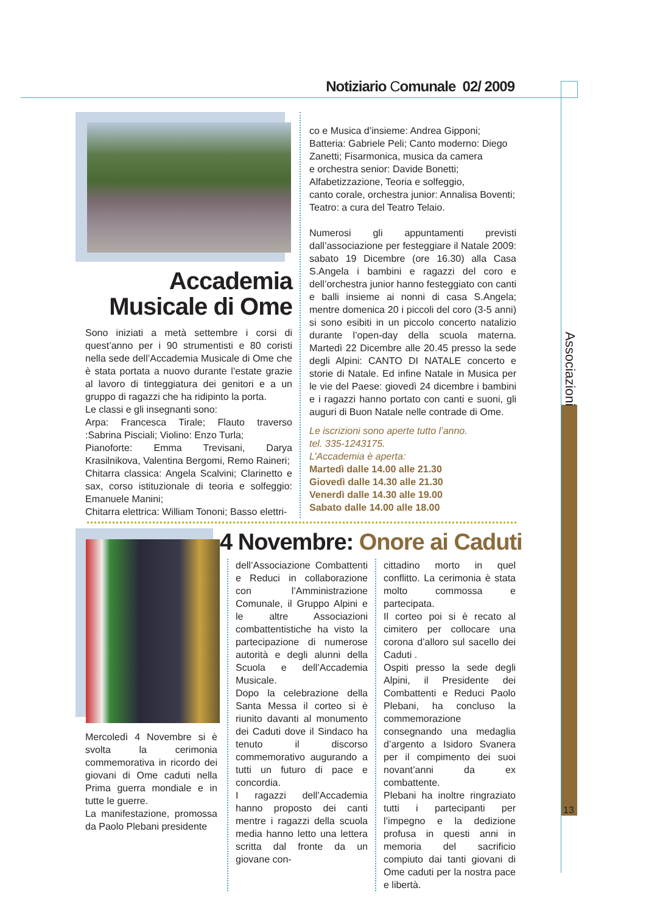Notiziario Comunale 02/ 2009
Accademia
Musicale di Ome
Sono iniziati a metà settembre i corsi di quest’anno per i 90 strumentisti e 80 coristi nella sede dell’Accademia Musicale di Ome che è stata portata a nuovo durante l’estate grazie al lavoro di tinteggiatura dei genitori e a un gruppo di ragazzi che ha ridipinto la porta.
Le classi e gli insegnanti sono:
Arpa: Francesca Tirale; Flauto traverso :Sabrina Pisciali; Violino: Enzo Turla;
Pianoforte: Emma Trevisani, Darya Krasilnikova, Valentina Bergomi, Remo Raineri;
Chitarra classica: Angela Scalvini; Clarinetto e sax, corso istituzionale di teoria e solfeggio: Emanuele Manini;
Chitarra elettrica: William Tononi; Basso elettri-
co e Musica d’insieme: Andrea Gipponi;
Batteria: Gabriele Peli; Canto moderno: Diego Zanetti; Fisarmonica, musica da camera
e orchestra senior: Davide Bonetti;
Alfabetizzazione, Teoria e solfeggio,
canto corale, orchestra junior: Annalisa Boventi;
Teatro: a cura del Teatro Telaio.
Numerosi gli appuntamenti previsti dall’associazione per festeggiare il Natale 2009: sabato 19 Dicembre (ore 16.30) alla Casa S.Angela i bambini e ragazzi del coro e dell’orchestra junior hanno festeggiato con canti e balli insieme ai nonni di casa S.Angela; mentre domenica 20 i piccoli del coro (3-5 anni) si sono esibiti in un piccolo concerto natalizio durante l’open-day della scuola materna. Martedì 22 Dicembre alle 20.45 presso la sede degli Alpini: CANTO DI NATALE concerto e storie di Natale. Ed infine Natale in Musica per le vie del Paese: giovedì 24 dicembre i bambini e i ragazzi hanno portato con canti e suoni, gli auguri di Buon Natale nelle contrade di Ome.
Le iscrizioni sono aperte tutto l’anno.
tel. 335-1243175.
L’Accademia è aperta:
Martedì dalle 14.00 alle 21.30
Giovedì dalle 14.30 alle 21.30
Venerdì dalle 14.30 alle 19.00
Sabato dalle 14.00 alle 18.00
Mercoledì 4 Novembre si è svolta la cerimonia commemorativa in ricordo dei giovani di Ome caduti nella Prima guerra mondiale e in tutte le guerre.
La manifestazione, promossa da Paolo Plebani presidente
4 Novembre: Onore ai Caduti
dell’Associazione Combattenti e Reduci in collaborazione con l’Amministrazione Comunale, il Gruppo Alpini e le altre Associazioni combattentistiche ha visto la partecipazione di numerose autorità e degli alunni della Scuola e dell’Accademia Musicale.
Dopo la celebrazione della Santa Messa il corteo si è riunito davanti al monumento dei Caduti dove il Sindaco ha tenuto il discorso commemorativo augurando a tutti un futuro di pace e concordia.
I ragazzi dell’Accademia hanno proposto dei canti mentre i ragazzi della scuola media hanno letto una lettera scritta dal fronte da un giovane con-
cittadino morto in quel conflitto. La cerimonia è stata molto commossa e partecipata.
Il corteo poi si è recato al cimitero per collocare una corona d’alloro sul sacello dei Caduti .
Ospiti presso la sede degli Alpini, il Presidente dei Combattenti e Reduci Paolo Plebani, ha concluso la commemorazione consegnando una medaglia d’argento a Isidoro Svanera per il compimento dei suoi novant’anni da ex combattente.
Plebani ha inoltre ringraziato tutti i partecipanti per l’impegno e la dedizione profusa in questi anni in memoria del sacrificio compiuto dai tanti giovani di Ome caduti per la nostra pace e libertà.
Associazioni
13